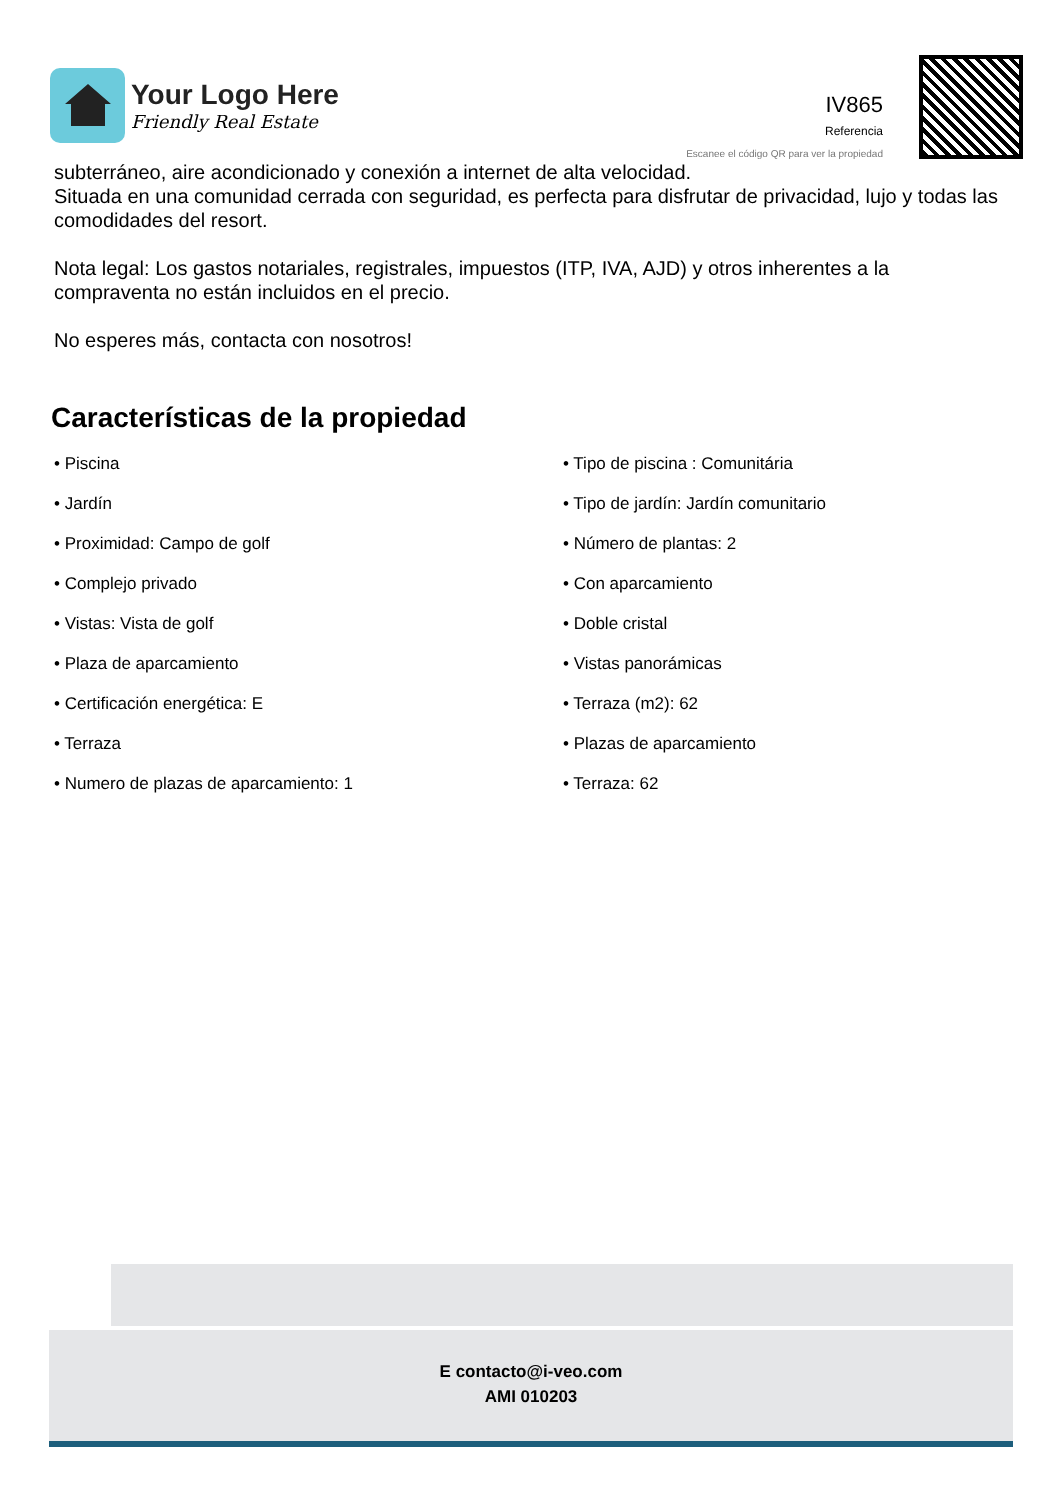Your Logo Here
Friendly Real Estate
IV865
Referencia
Escanee el código QR para ver la propiedad
subterráneo, aire acondicionado y conexión a internet de alta velocidad.
Situada en una comunidad cerrada con seguridad, es perfecta para disfrutar de privacidad, lujo y todas las comodidades del resort.
Nota legal: Los gastos notariales, registrales, impuestos (ITP, IVA, AJD) y otros inherentes a la compraventa no están incluidos en el precio.
No esperes más, contacta con nosotros!
Características de la propiedad
• Piscina
• Tipo de piscina : Comunitária
• Jardín
• Tipo de jardín: Jardín comunitario
• Proximidad: Campo de golf
• Número de plantas: 2
• Complejo privado
• Con aparcamiento
• Vistas: Vista de golf
• Doble cristal
• Plaza de aparcamiento
• Vistas panorámicas
• Certificación energética: E
• Terraza (m2): 62
• Terraza
• Plazas de aparcamiento
• Numero de plazas de aparcamiento: 1
• Terraza: 62
E contacto@i-veo.com
AMI 010203